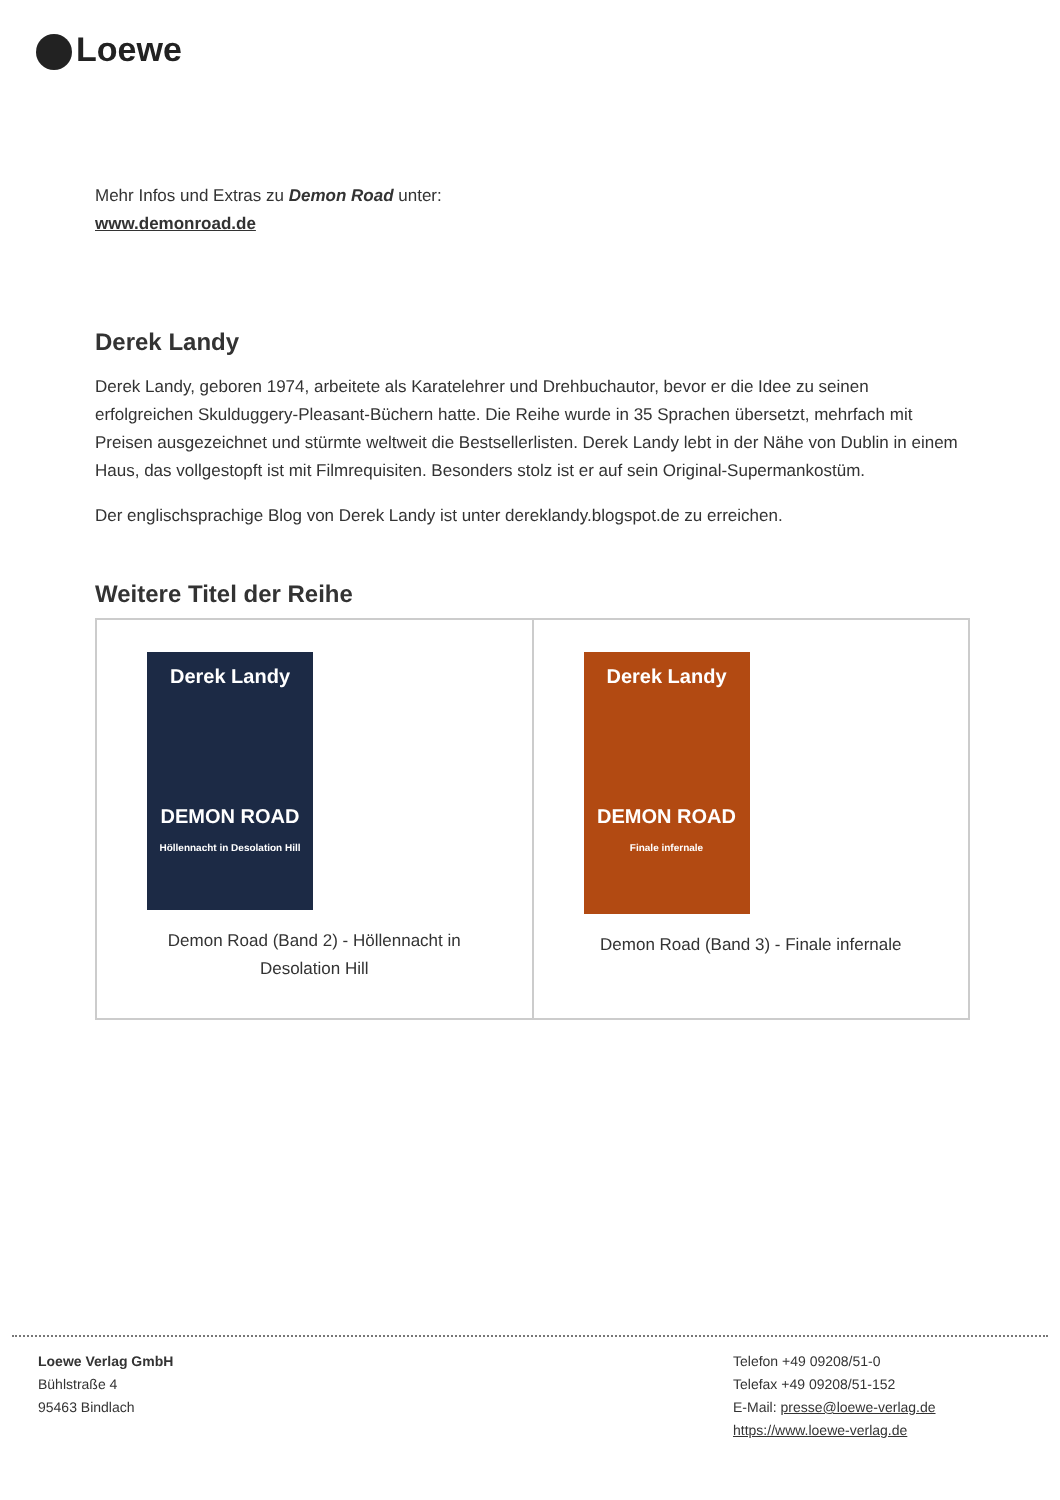Loewe
Mehr Infos und Extras zu Demon Road unter:
www.demonroad.de
Derek Landy
Derek Landy, geboren 1974, arbeitete als Karatelehrer und Drehbuchautor, bevor er die Idee zu seinen erfolgreichen Skulduggery-Pleasant-Büchern hatte. Die Reihe wurde in 35 Sprachen übersetzt, mehrfach mit Preisen ausgezeichnet und stürmte weltweit die Bestsellerlisten. Derek Landy lebt in der Nähe von Dublin in einem Haus, das vollgestopft ist mit Filmrequisiten. Besonders stolz ist er auf sein Original-Supermankostüm.
Der englischsprachige Blog von Derek Landy ist unter dereklandy.blogspot.de zu erreichen.
Weitere Titel der Reihe
| Derek Landy DEMON ROAD Höllennacht in Desolation Hill Demon Road (Band 2) - Höllennacht in Desolation Hill | Derek Landy DEMON ROAD Finale infernale Demon Road (Band 3) - Finale infernale |
Loewe Verlag GmbH
Bühlstraße 4
95463 Bindlach
Telefon +49 09208/51-0
Telefax +49 09208/51-152
E-Mail: presse@loewe-verlag.de
https://www.loewe-verlag.de